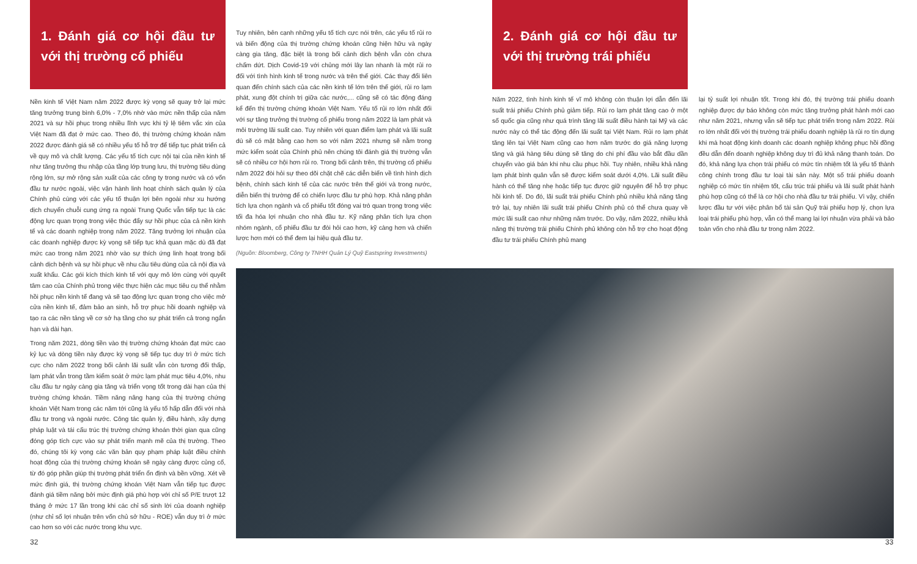1. Đánh giá cơ hội đầu tư với thị trường cổ phiếu
Nền kinh tế Việt Nam năm 2022 được kỳ vọng sẽ quay trở lại mức tăng trưởng trung bình 6,0% - 7,0% nhờ vào mức nền thấp của năm 2021 và sự hồi phục trong nhiều lĩnh vực khi tỷ lệ tiêm vắc xin của Việt Nam đã đạt ở mức cao. Theo đó, thị trường chứng khoán năm 2022 được đánh giá sẽ có nhiều yếu tố hỗ trợ để tiếp tục phát triển cả về quy mô và chất lượng. Các yếu tố tích cực nội tại của nền kinh tế như tăng trưởng thu nhập của tầng lớp trung lưu, thị trường tiêu dùng rộng lớn, sự mở rộng sản xuất của các công ty trong nước và có vốn đầu tư nước ngoài, việc vận hành linh hoạt chính sách quản lý của Chính phủ cùng với các yếu tố thuận lợi bên ngoài như xu hướng dịch chuyển chuỗi cung ứng ra ngoài Trung Quốc vẫn tiếp tục là các động lực quan trọng trong việc thúc đẩy sự hồi phục của cả nền kinh tế và các doanh nghiệp trong năm 2022. Tăng trưởng lợi nhuận của các doanh nghiệp được kỳ vọng sẽ tiếp tục khả quan mặc dù đã đạt mức cao trong năm 2021 nhờ vào sự thích ứng linh hoạt trong bối cảnh dịch bệnh và sự hồi phục về nhu cầu tiêu dùng của cả nội địa và xuất khẩu. Các gói kích thích kinh tế với quy mô lớn cùng với quyết tâm cao của Chính phủ trong việc thực hiện các mục tiêu cụ thể nhằm hồi phục nền kinh tế đang và sẽ tạo động lực quan trọng cho việc mở cửa nền kinh tế, đảm bảo an sinh, hỗ trợ phục hồi doanh nghiệp và tạo ra các nền tảng về cơ sở hạ tầng cho sự phát triển cả trong ngắn hạn và dài hạn.
Trong năm 2021, dòng tiền vào thị trường chứng khoán đạt mức cao kỷ lục và dòng tiền này được kỳ vọng sẽ tiếp tục duy trì ở mức tích cực cho năm 2022 trong bối cảnh lãi suất vẫn còn tương đối thấp, lạm phát vẫn trong tầm kiểm soát ở mức lạm phát mục tiêu 4,0%, nhu cầu đầu tư ngày càng gia tăng và triển vọng tốt trong dài hạn của thị trường chứng khoán. Tiềm năng nâng hạng của thị trường chứng khoán Việt Nam trong các năm tới cũng là yếu tố hấp dẫn đối với nhà đầu tư trong và ngoài nước. Công tác quản lý, điều hành, xây dựng pháp luật và tái cấu trúc thị trường chứng khoán thời gian qua cũng đóng góp tích cực vào sự phát triển mạnh mẽ của thị trường. Theo đó, chúng tôi kỳ vọng các văn bản quy phạm pháp luật điều chỉnh hoạt động của thị trường chứng khoán sẽ ngày càng được củng cố, từ đó góp phần giúp thị trường phát triển ổn định và bền vững. Xét về mức định giá, thị trường chứng khoán Việt Nam vẫn tiếp tục được đánh giá tiềm năng bởi mức định giá phù hợp với chỉ số P/E trượt 12 tháng ở mức 17 lần trong khi các chỉ số sinh lời của doanh nghiệp (như chỉ số lợi nhuận trên vốn chủ sở hữu - ROE) vẫn duy trì ở mức cao hơn so với các nước trong khu vực.
Tuy nhiên, bên cạnh những yếu tố tích cực nói trên, các yếu tố rủi ro và biến động của thị trường chứng khoán cũng hiện hữu và ngày càng gia tăng, đặc biệt là trong bối cảnh dịch bệnh vẫn còn chưa chấm dứt. Dịch Covid-19 với chủng mới lây lan nhanh là một rủi ro đối với tình hình kinh tế trong nước và trên thế giới. Các thay đổi liên quan đến chính sách của các nền kinh tế lớn trên thế giới, rủi ro lạm phát, xung đột chính trị giữa các nước,... cũng sẽ có tác động đáng kể đến thị trường chứng khoán Việt Nam. Yếu tố rủi ro lớn nhất đối với sự tăng trưởng thị trường cổ phiếu trong năm 2022 là lạm phát và môi trường lãi suất cao. Tuy nhiên với quan điểm lạm phát và lãi suất dù sẽ có mặt bằng cao hơn so với năm 2021 nhưng sẽ nằm trong mức kiểm soát của Chính phủ nên chúng tôi đánh giá thị trường vẫn sẽ có nhiều cơ hội hơn rủi ro. Trong bối cảnh trên, thị trường cổ phiếu năm 2022 đòi hỏi sự theo dõi chặt chẽ các diễn biến về tình hình dịch bệnh, chính sách kinh tế của các nước trên thế giới và trong nước, diễn biến thị trường để có chiến lược đầu tư phù hợp. Khả năng phân tích lựa chọn ngành và cổ phiếu tốt đóng vai trò quan trọng trong việc tối đa hóa lợi nhuận cho nhà đầu tư. Kỹ năng phân tích lựa chọn nhóm ngành, cổ phiếu đầu tư đòi hỏi cao hơn, kỹ càng hơn và chiến lược hơn mới có thể đem lại hiệu quả đầu tư.
(Nguồn: Bloomberg, Công ty TNHH Quản Lý Quỹ Eastspring Investments)
2. Đánh giá cơ hội đầu tư với thị trường trái phiếu
Năm 2022, tình hình kinh tế vĩ mô không còn thuận lợi dẫn đến lãi suất trái phiếu Chính phủ giảm tiếp. Rủi ro lạm phát tăng cao ở một số quốc gia cũng như quá trình tăng lãi suất điều hành tại Mỹ và các nước này có thể tác động đến lãi suất tại Việt Nam. Rủi ro lạm phát tăng lên tại Việt Nam cũng cao hơn năm trước do giá năng lượng tăng và giá hàng tiêu dùng sẽ tăng do chi phí đầu vào bắt đầu dần chuyển vào giá bán khi nhu cầu phục hồi. Tuy nhiên, nhiều khả năng lạm phát bình quân vẫn sẽ được kiểm soát dưới 4,0%. Lãi suất điều hành có thể tăng nhẹ hoặc tiếp tục được giữ nguyên để hỗ trợ phục hồi kinh tế. Do đó, lãi suất trái phiếu Chính phủ nhiều khả năng tăng trở lại, tuy nhiên lãi suất trái phiếu Chính phủ có thể chưa quay về mức lãi suất cao như những năm trước. Do vậy, năm 2022, nhiều khả năng thị trường trái phiếu Chính phủ không còn hỗ trợ cho hoạt động đầu tư trái phiếu Chính phủ mang
lại tỷ suất lợi nhuận tốt. Trong khi đó, thị trường trái phiếu doanh nghiệp được dự báo không còn mức tăng trưởng phát hành mới cao như năm 2021, nhưng vẫn sẽ tiếp tục phát triển trong năm 2022. Rủi ro lớn nhất đối với thị trường trái phiếu doanh nghiệp là rủi ro tín dụng khi mà hoạt động kinh doanh các doanh nghiệp không phục hồi đồng đều dẫn đến doanh nghiệp không duy trì đủ khả năng thanh toán. Do đó, khả năng lựa chọn trái phiếu có mức tín nhiệm tốt là yếu tố thành công chính trong đầu tư loại tài sản này. Một số trái phiếu doanh nghiệp có mức tín nhiệm tốt, cấu trúc trái phiếu và lãi suất phát hành phù hợp cũng có thể là cơ hội cho nhà đầu tư trái phiếu. Vì vậy, chiến lược đầu tư với việc phân bổ tài sản Quỹ trái phiếu hợp lý, chọn lựa loại trái phiếu phù hợp, vẫn có thể mang lại lợi nhuận vừa phải và bảo toàn vốn cho nhà đầu tư trong năm 2022.
32 33